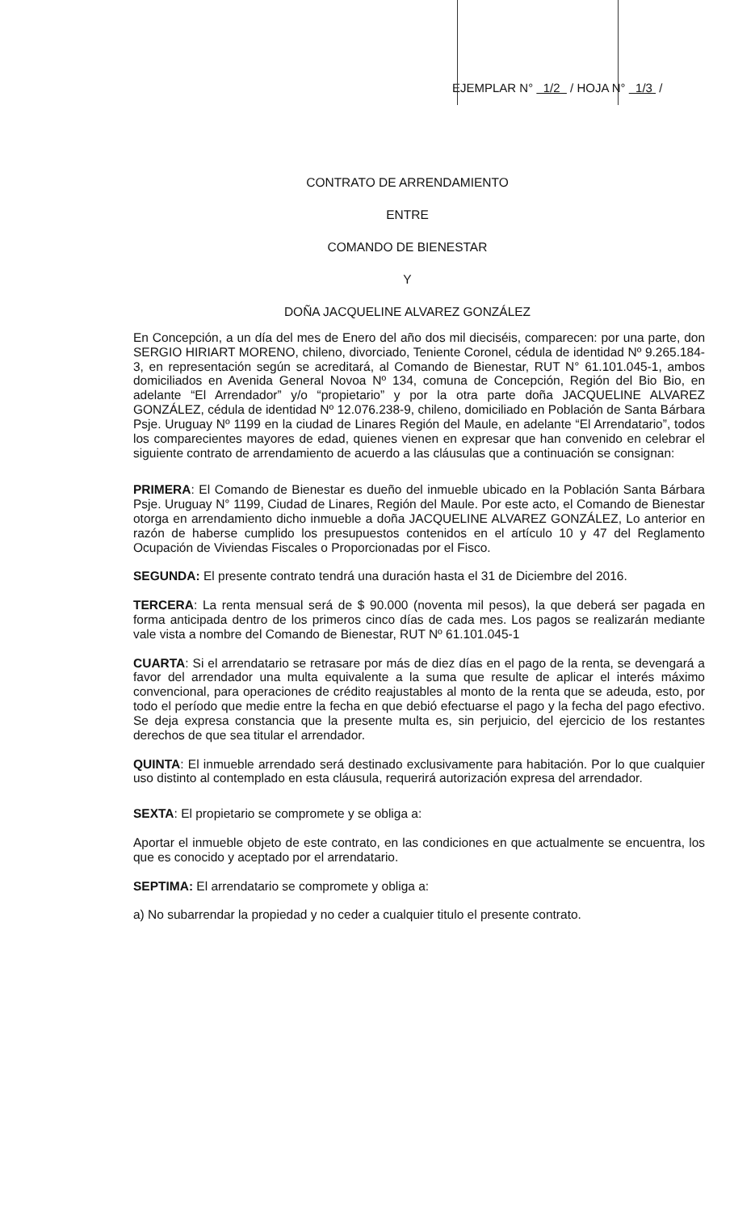EJEMPLAR N° 1/2 / HOJA N° 1/3 /
CONTRATO DE ARRENDAMIENTO
ENTRE
COMANDO DE BIENESTAR
Y
DOÑA JACQUELINE ALVAREZ GONZÁLEZ
En Concepción, a un día del mes de Enero del año dos mil dieciséis, comparecen: por una parte, don SERGIO HIRIART MORENO, chileno, divorciado, Teniente Coronel, cédula de identidad Nº 9.265.184-3, en representación según se acreditará, al Comando de Bienestar, RUT N° 61.101.045-1, ambos domiciliados en Avenida General Novoa Nº 134, comuna de Concepción, Región del Bio Bio, en adelante “El Arrendador” y/o “propietario” y por la otra parte doña JACQUELINE ALVAREZ GONZÁLEZ, cédula de identidad Nº 12.076.238-9, chileno, domiciliado en Población de Santa Bárbara Psje. Uruguay Nº 1199 en la ciudad de Linares Región del Maule, en adelante “El Arrendatario”, todos los comparecientes mayores de edad, quienes vienen en expresar que han convenido en celebrar el siguiente contrato de arrendamiento de acuerdo a las cláusulas que a continuación se consignan:
PRIMERA: El Comando de Bienestar es dueño del inmueble ubicado en la Población Santa Bárbara Psje. Uruguay N° 1199, Ciudad de Linares, Región del Maule. Por este acto, el Comando de Bienestar otorga en arrendamiento dicho inmueble a doña JACQUELINE ALVAREZ GONZÁLEZ, Lo anterior en razón de haberse cumplido los presupuestos contenidos en el artículo 10 y 47 del Reglamento Ocupación de Viviendas Fiscales o Proporcionadas por el Fisco.
SEGUNDA: El presente contrato tendrá una duración hasta el 31 de Diciembre del 2016.
TERCERA: La renta mensual será de $ 90.000 (noventa mil pesos), la que deberá ser pagada en forma anticipada dentro de los primeros cinco días de cada mes. Los pagos se realizarán mediante vale vista a nombre del Comando de Bienestar, RUT Nº 61.101.045-1
CUARTA: Si el arrendatario se retrasare por más de diez días en el pago de la renta, se devengará a favor del arrendador una multa equivalente a la suma que resulte de aplicar el interés máximo convencional, para operaciones de crédito reajustables al monto de la renta que se adeuda, esto, por todo el período que medie entre la fecha en que debió efectuarse el pago y la fecha del pago efectivo. Se deja expresa constancia que la presente multa es, sin perjuicio, del ejercicio de los restantes derechos de que sea titular el arrendador.
QUINTA: El inmueble arrendado será destinado exclusivamente para habitación. Por lo que cualquier uso distinto al contemplado en esta cláusula, requerirá autorización expresa del arrendador.
SEXTA: El propietario se compromete y se obliga a:
Aportar el inmueble objeto de este contrato, en las condiciones en que actualmente se encuentra, los que es conocido y aceptado por el arrendatario.
SEPTIMA: El arrendatario se compromete y obliga a:
a) No subarrendar la propiedad y no ceder a cualquier titulo el presente contrato.